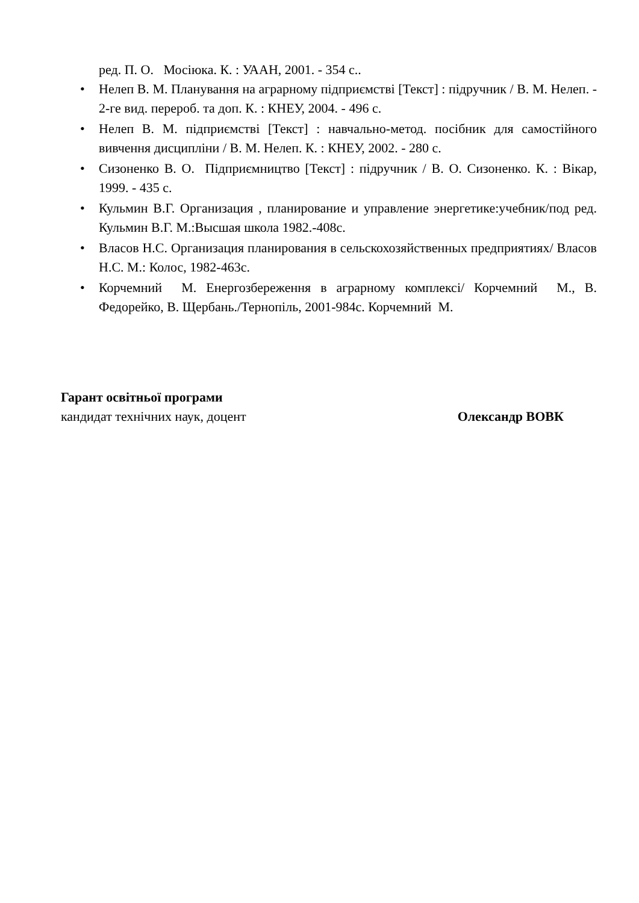ред. П. О. Мосіюка. К. : УААН, 2001. - 354 с..
• Нелеп В. М. Планування на аграрному підприємстві [Текст] : підручник / В. М. Нелеп. - 2-ге вид. перероб. та доп. К. : КНЕУ, 2004. - 496 с.
• Нелеп В. М. підприємстві [Текст] : навчально-метод. посібник для самостійного вивчення дисципліни / В. М. Нелеп. К. : КНЕУ, 2002. - 280 с.
• Сизоненко В. О. Підприємництво [Текст] : підручник / В. О. Сизоненко. К. : Вікар, 1999. - 435 с.
• Кульмин В.Г. Организация , планирование и управление энергетике:учебник/под ред. Кульмин В.Г. М.:Высшая школа 1982.-408с.
• Власов Н.С. Организация планирования в сельскохозяйственных предприятиях/ Власов Н.С. М.: Колос, 1982-463с.
• Корчемний М. Енергозбереження в аграрному комплексі/ Корчемний М., В. Федорейко, В. Щербань./Тернопіль, 2001-984с. Корчемний М.
Гарант освітньої програми
кандидат технічних наук, доцент Олександр ВОВК